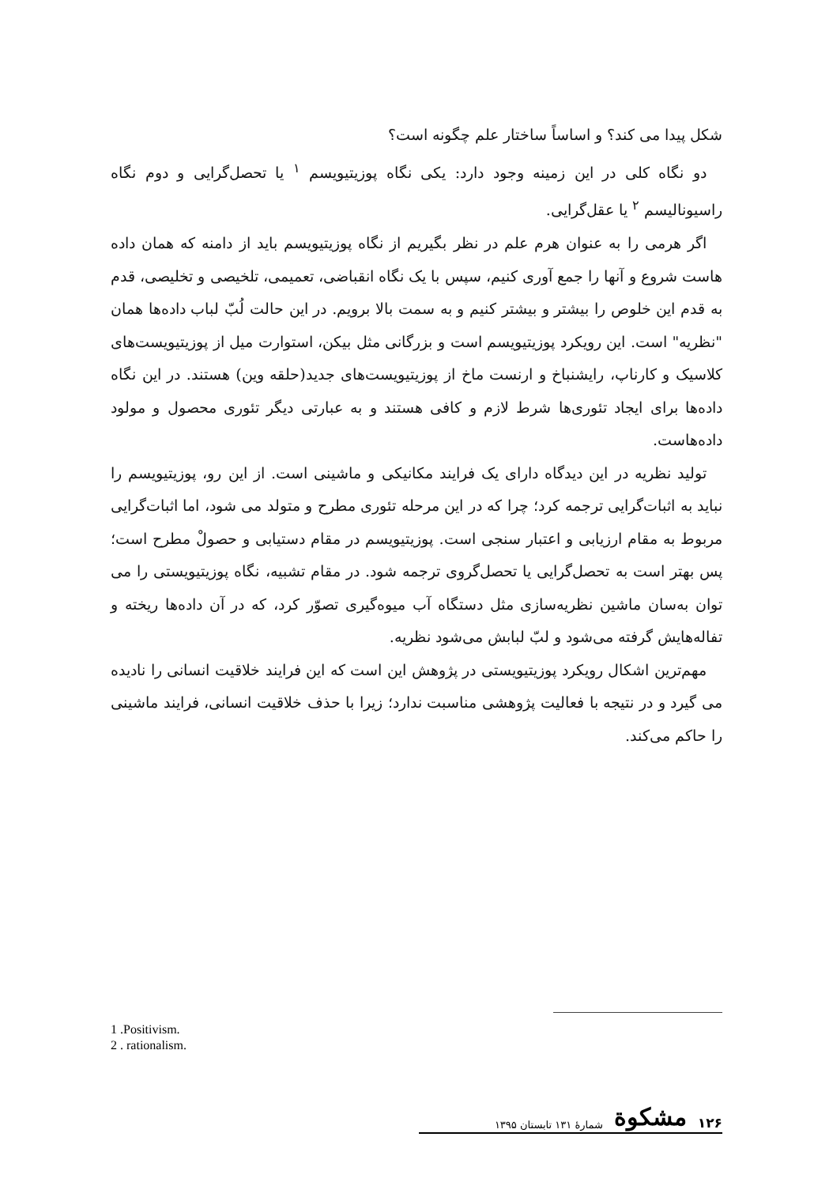شکل پیدا می کند؟ و اساساً ساختار علم چگونه است؟
دو نگاه کلی در این زمینه وجود دارد: یکی نگاه پوزیتیویسم <sup>۱</sup> یا تحصل‌گرایی و دوم نگاه راسیونالیسم <sup>۲</sup> یا عقل‌گرایی.
اگر هرمی را به عنوان هرم علم در نظر بگیریم از نگاه پوزیتیویسم باید از دامنه که همان داده هاست شروع و آنها را جمع آوری کنیم، سپس با یک نگاه انقباضی، تعمیمی، تلخیصی و تخلیصی، قدم به قدم این خلوص را بیشتر و بیشتر کنیم و به سمت بالا برویم. در این حالت لُبّ لباب داده‌ها همان "نظریه" است. این رویکرد پوزیتیویسم است و بزرگانی مثل بیکن، استوارت میل از پوزیتیویست‌های کلاسیک و کارناپ، رایشنباخ و ارنست ماخ از پوزیتیویست‌های جدید(حلقه وین) هستند. در این نگاه داده‌ها برای ایجاد تئوری‌ها شرط لازم و کافی هستند و به عبارتی دیگر تئوری محصول و مولود داده‌هاست.
تولید نظریه در این دیدگاه دارای یک فرایند مکانیکی و ماشینی است. از این رو، پوزیتیویسم را نباید به اثبات‌گرایی ترجمه کرد؛ چرا که در این مرحله تئوری مطرح و متولد می شود، اما اثبات‌گرایی مربوط به مقام ارزیابی و اعتبار سنجی است. پوزیتیویسم در مقام دستیابی و حصولْ مطرح است؛ پس بهتر است به تحصل‌گرایی یا تحصل‌گروی ترجمه شود. در مقام تشبیه، نگاه پوزیتیویستی را می توان به‌سان ماشین نظریه‌سازی مثل دستگاه آب میوه‌گیری تصوّر کرد، که در آن داده‌ها ریخته و تفاله‌هایش گرفته می‌شود و لبّ لبابش می‌شود نظریه.
مهم‌ترین اشکال رویکرد پوزیتیویستی در پژوهش این است که این فرایند خلاقیت انسانی را نادیده می گیرد و در نتیجه با فعالیت پژوهشی مناسبت ندارد؛ زیرا با حذف خلاقیت انسانی، فرایند ماشینی را حاکم می‌کند.
1 .Positivism.
2 . rationalism.
۱۲۶ مشکوة شمارۀ ۱۳۱ تابستان ۱۳۹۵